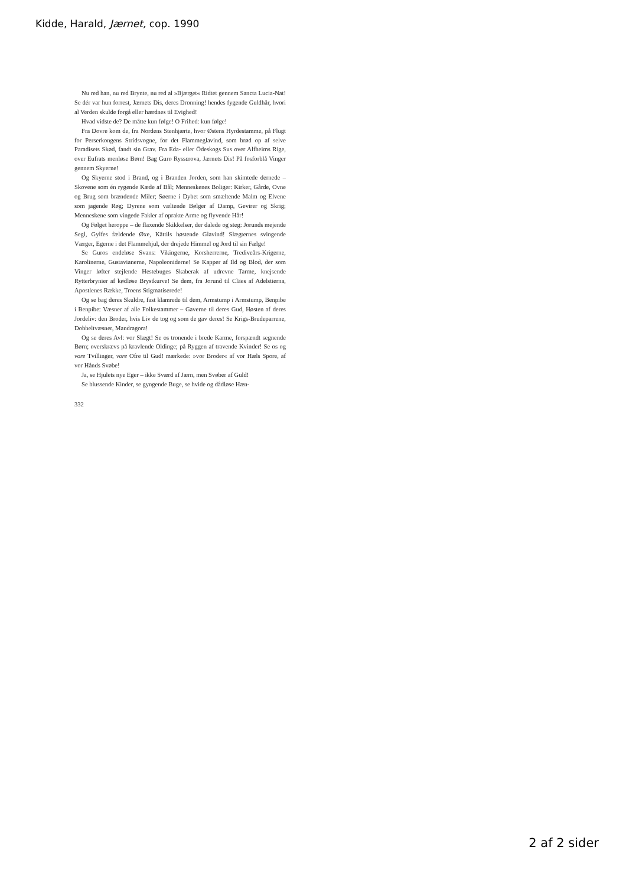Kidde, Harald, Jærnet, cop. 1990
Nu red han, nu red Brynte, nu red al »Bjærget« Ridtet gennem Sancta Lucia-Nat! Se dér var hun forrest, Jærnets Dis, deres Dronning! hendes fygende Guldhår, hvori al Verden skulde forgå eller hærdnes til Evighed!
Hvad vidste de? De måtte kun følge! O Frihed: kun følge!
Fra Dovre kom de, fra Nordens Stenhjærte, hvor Østens Hyrdestamme, på Flugt for Perserkongens Stridsvogne, for det Flammeglavind, som brød op af selve Paradisets Skød, fandt sin Grav. Fra Eda- eller Ödeskogs Sus over Alfheims Rige, over Eufrats menløse Børn! Bag Guro Ryssεrova, Jærnets Dis! På fosforblå Vinger gennem Skyerne!
Og Skyerne stod i Brand, og i Branden Jorden, som han skimtede dernede – Skovene som én rygende Kæde af Bål; Menneskenes Boliger: Kirker, Gårde, Ovne og Brug som brændende Miler; Søerne i Dybet som smæltende Malm og Elvene som jagende Røg; Dyrene som væltende Bølger af Damp, Gevirer og Skrig; Menneskene som vingede Fakler af oprakte Arme og flyvende Hår!
Og Følget heroppe – de flaxende Skikkelser, der dalede og steg: Jorunds mejende Segl, Gylfes fældende Øxe, Kättils høstende Glavind! Slægternes svingende Værger, Egerne i det Flammehjul, der drejede Himmel og Jord til sin Fælge!
Se Guros endeløse Svans: Vikingerne, Korsherrerne, Trediveårs-Krigerne, Karolinerne, Gustavianerne, Napoleoniderne! Se Kapper af Ild og Blod, der som Vinger løfter stejlende Hestebuges Skaberak af udrevne Tarme, knejsende Rytterbrynier af kødløse Brystkurve! Se dem, fra Jorund til Cläes af Adelstierna, Apostlenes Række, Troens Stigmatiserede!
Og se bag deres Skuldre, fast klamrede til dem, Armstump i Armstump, Benpibe i Benpibe: Væsner af alle Folkestammer – Gaverne til deres Gud, Høsten af deres Jordeliv: den Broder, hvis Liv de tog og som de gav deres! Se Krigs-Brudeparrene, Dobbeltvæsner, Mandragora!
Og se deres Avl: vor Slægt! Se os tronende i brede Karme, forspændt segnende Børn; overskrævs på kravlende Oldinge; på Ryggen af travende Kvinder! Se os og vore Tvillinger, vore Ofre til Gud! mærkede: »vor Broder« af vor Hæls Spore, af vor Hånds Svøbe!
Ja, se Hjulets nye Eger – ikke Sværd af Jærn, men Svøber af Guld!
Se blussende Kinder, se gyngende Buge, se hvide og dådløse Hæn-
332
2 af 2 sider